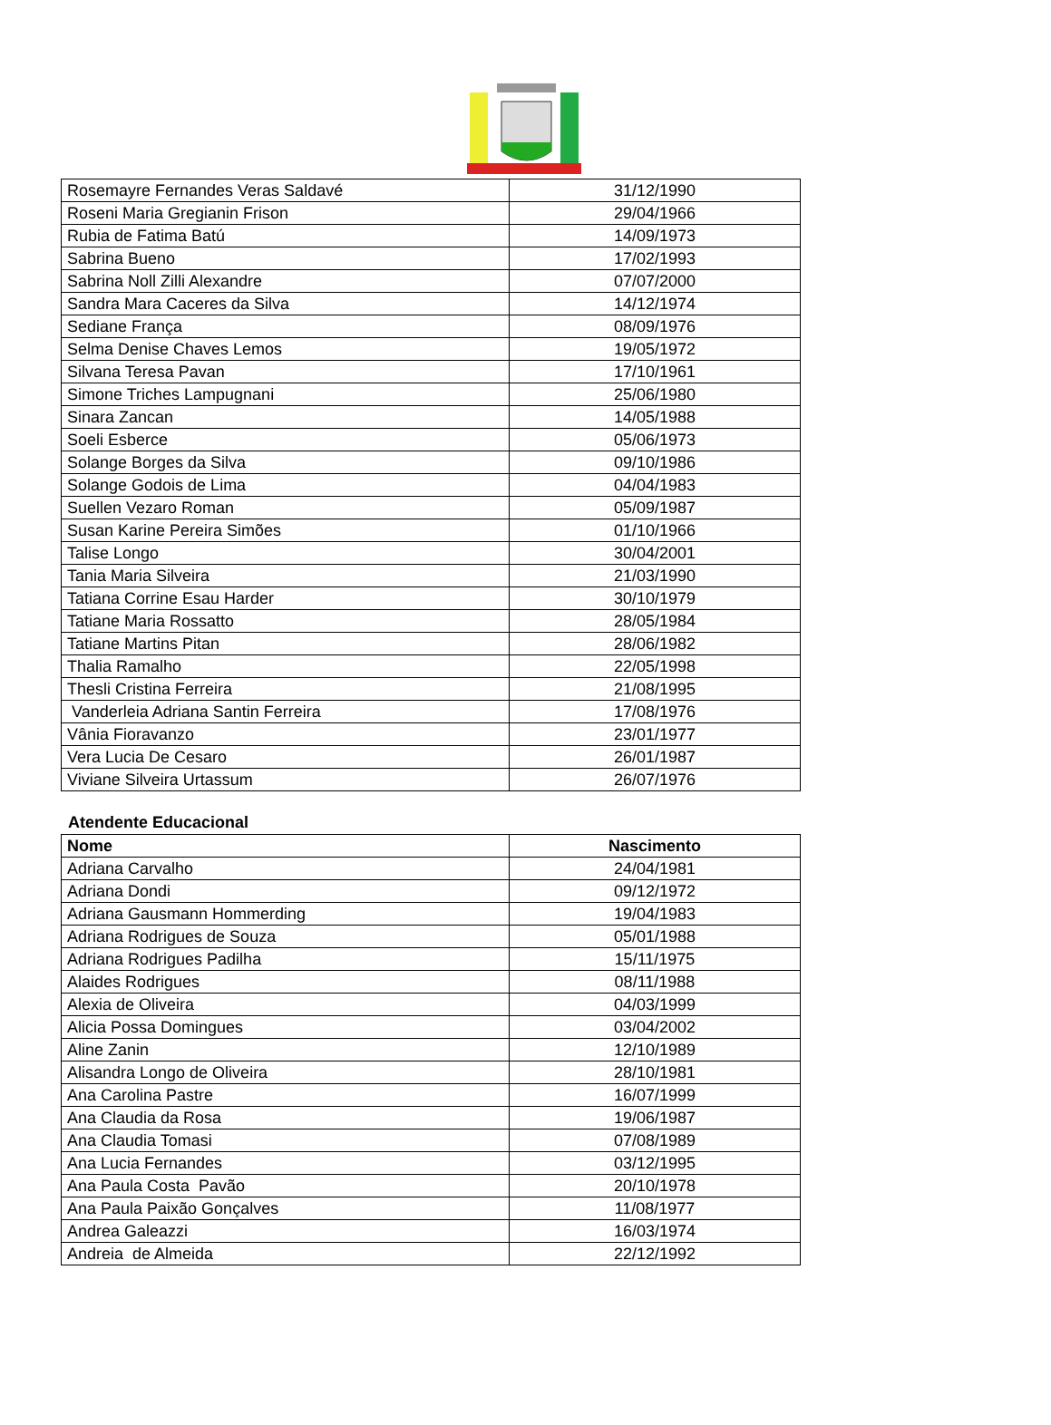| Rosemayre Fernandes Veras Saldavé | 31/12/1990 |
| Roseni Maria Gregianin Frison | 29/04/1966 |
| Rubia de Fatima Batú | 14/09/1973 |
| Sabrina Bueno | 17/02/1993 |
| Sabrina Noll Zilli Alexandre | 07/07/2000 |
| Sandra Mara Caceres da Silva | 14/12/1974 |
| Sediane França | 08/09/1976 |
| Selma Denise Chaves Lemos | 19/05/1972 |
| Silvana Teresa Pavan | 17/10/1961 |
| Simone Triches Lampugnani | 25/06/1980 |
| Sinara Zancan | 14/05/1988 |
| Soeli Esberce | 05/06/1973 |
| Solange Borges da Silva | 09/10/1986 |
| Solange Godois de Lima | 04/04/1983 |
| Suellen Vezaro Roman | 05/09/1987 |
| Susan Karine Pereira Simões | 01/10/1966 |
| Talise Longo | 30/04/2001 |
| Tania Maria Silveira | 21/03/1990 |
| Tatiana Corrine Esau Harder | 30/10/1979 |
| Tatiane Maria Rossatto | 28/05/1984 |
| Tatiane Martins Pitan | 28/06/1982 |
| Thalia Ramalho | 22/05/1998 |
| Thesli Cristina Ferreira | 21/08/1995 |
| Vanderleia Adriana Santin Ferreira | 17/08/1976 |
| Vânia Fioravanzo | 23/01/1977 |
| Vera Lucia De Cesaro | 26/01/1987 |
| Viviane Silveira Urtassum | 26/07/1976 |
Atendente Educacional
| Nome | Nascimento |
| --- | --- |
| Adriana Carvalho | 24/04/1981 |
| Adriana Dondi | 09/12/1972 |
| Adriana Gausmann Hommerding | 19/04/1983 |
| Adriana Rodrigues de Souza | 05/01/1988 |
| Adriana Rodrigues Padilha | 15/11/1975 |
| Alaides Rodrigues | 08/11/1988 |
| Alexia de Oliveira | 04/03/1999 |
| Alicia Possa Domingues | 03/04/2002 |
| Aline Zanin | 12/10/1989 |
| Alisandra Longo de Oliveira | 28/10/1981 |
| Ana Carolina Pastre | 16/07/1999 |
| Ana Claudia da Rosa | 19/06/1987 |
| Ana Claudia Tomasi | 07/08/1989 |
| Ana Lucia Fernandes | 03/12/1995 |
| Ana Paula Costa Pavão | 20/10/1978 |
| Ana Paula Paixão Gonçalves | 11/08/1977 |
| Andrea Galeazzi | 16/03/1974 |
| Andreia de Almeida | 22/12/1992 |